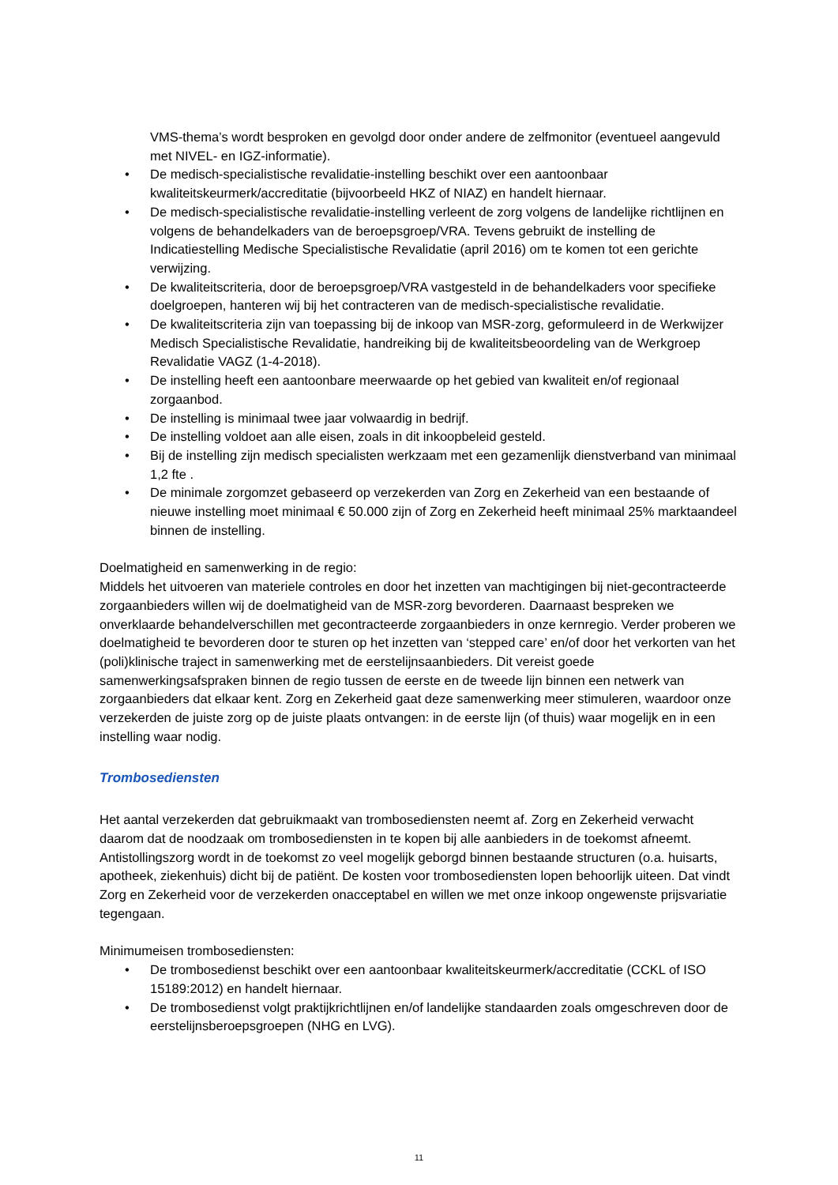VMS-thema’s wordt besproken en gevolgd door onder andere de zelfmonitor (eventueel aangevuld met NIVEL- en IGZ-informatie).
• De medisch-specialistische revalidatie-instelling beschikt over een aantoonbaar kwaliteitskeurmerk/accreditatie (bijvoorbeeld HKZ of NIAZ) en handelt hiernaar.
• De medisch-specialistische revalidatie-instelling verleent de zorg volgens de landelijke richtlijnen en volgens de behandelkaders van de beroepsgroep/VRA. Tevens gebruikt de instelling de Indicatiestelling Medische Specialistische Revalidatie (april 2016) om te komen tot een gerichte verwijzing.
• De kwaliteitscriteria, door de beroepsgroep/VRA vastgesteld in de behandelkaders voor specifieke doelgroepen, hanteren wij bij het contracteren van de medisch-specialistische revalidatie.
• De kwaliteitscriteria zijn van toepassing bij de inkoop van MSR-zorg, geformuleerd in de Werkwijzer Medisch Specialistische Revalidatie, handreiking bij de kwaliteitsbeoordeling van de Werkgroep Revalidatie VAGZ (1-4-2018).
• De instelling heeft een aantoonbare meerwaarde op het gebied van kwaliteit en/of regionaal zorgaanbod.
• De instelling is minimaal twee jaar volwaardig in bedrijf.
• De instelling voldoet aan alle eisen, zoals in dit inkoopbeleid gesteld.
• Bij de instelling zijn medisch specialisten werkzaam met een gezamenlijk dienstverband van minimaal 1,2 fte .
• De minimale zorgomzet gebaseerd op verzekerden van Zorg en Zekerheid van een bestaande of nieuwe instelling moet minimaal € 50.000 zijn of Zorg en Zekerheid heeft minimaal 25% marktaandeel binnen de instelling.
Doelmatigheid en samenwerking in de regio:
Middels het uitvoeren van materiele controles en door het inzetten van machtigingen bij niet-gecontracteerde zorgaanbieders willen wij de doelmatigheid van de MSR-zorg bevorderen. Daarnaast bespreken we onverklaarde behandelverschillen met gecontracteerde zorgaanbieders in onze kernregio. Verder proberen we doelmatigheid te bevorderen door te sturen op het inzetten van ‘stepped care’ en/of door het verkorten van het (poli)klinische traject in samenwerking met de eerstelijnsaanbieders. Dit vereist goede samenwerkingsafspraken binnen de regio tussen de eerste en de tweede lijn binnen een netwerk van zorgaanbieders dat elkaar kent. Zorg en Zekerheid gaat deze samenwerking meer stimuleren, waardoor onze verzekerden de juiste zorg op de juiste plaats ontvangen: in de eerste lijn (of thuis) waar mogelijk en in een instelling waar nodig.
Trombosediensten
Het aantal verzekerden dat gebruikmaakt van trombosediensten neemt af. Zorg en Zekerheid verwacht daarom dat de noodzaak om trombosediensten in te kopen bij alle aanbieders in de toekomst afneemt. Antistollingszorg wordt in de toekomst zo veel mogelijk geborgd binnen bestaande structuren (o.a. huisarts, apotheek, ziekenhuis) dicht bij de patiënt. De kosten voor trombosediensten lopen behoorlijk uiteen. Dat vindt Zorg en Zekerheid voor de verzekerden onacceptabel en willen we met onze inkoop ongewenste prijsvariatie tegengaan.
Minimumeisen trombosediensten:
• De trombosedienst beschikt over een aantoonbaar kwaliteitskeurmerk/accreditatie (CCKL of ISO 15189:2012) en handelt hiernaar.
• De trombosedienst volgt praktijkrichtlijnen en/of landelijke standaarden zoals omgeschreven door de eerstelijnsberoepsgroepen (NHG en LVG).
11